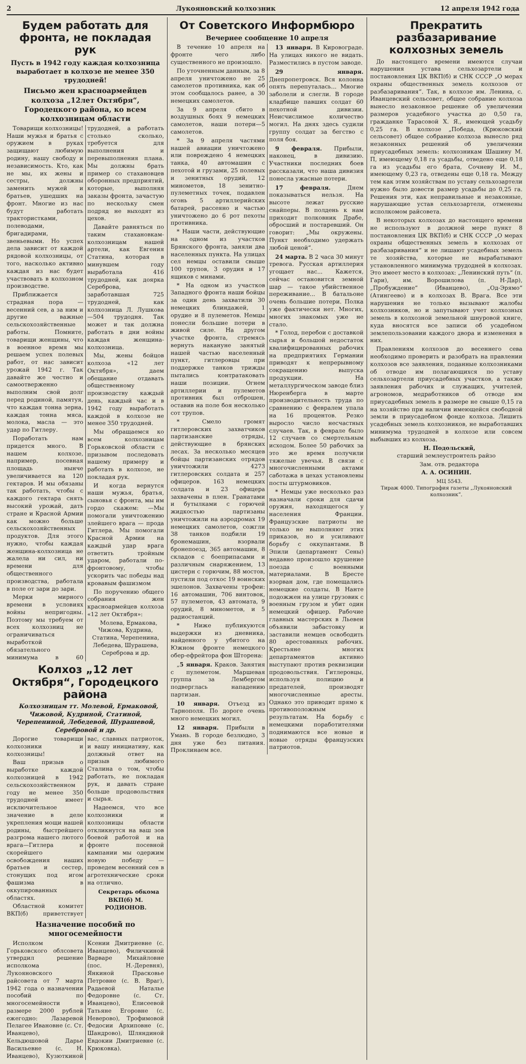2 Лукояновский колхозник 12 апреля 1942 года
Будем работать для фронта, не покладая рук
Пусть в 1942 году каждая колхозница выработает в колхозе не менее 350 трудодней!
Письмо жен красноармейцев колхоза „12лет Октября“, Городецкого района, ко всем колхозницам области
Товарищи колхозницы! Наши мужья и братья с оружием в руках защищают любимую родину, нашу свободу и независимость. Кто, как не мы, их жены и сестры, должны заменить мужей и братьев, ушедших на фронт. Многие из нас будут работать трактористками, полеводами, бригадирами, звеньевыми. Но успех дела зависит от каждой рядовой колхозницы, от того, насколько активно каждая из нас будет участвовать в колхозном производстве.
Приближается страдная пора — весенний сев, а за ним и другие важные сельскохозяйственные работы. Помните, товарищи женщины, что в военное время мы решаем успех полевых работ, от нас зависит урожай 1942 г. Так давайте же честно и самоотверженно выполним свой долг перед родиной, памятуя, что каждая тонна зерна, каждая тонна мяса, молока, масла — это удар по Гитлеру.
Поработать нам придется много. В нашем колхозе, например, посевная площадь нынче увеличивается на 120 гектаров. И мы обязаны так работать, чтобы с каждого гектара снять высокий урожай, дать стране и Красной Армии как можно больше сельскохозяйственных продуктов. Для этого нужно, чтобы каждая женщина-колхозница не жалела ни сил, ни времени для общественного производства, работала в поле от зари до зари.
Мерки мирного времени в условиях войны непригодны. Поэтому мы требуем от всех колхозниц не ограничиваться выработкой обязательного минимума в 60 трудодней, а работать столько сколько, требуется для выполнения и перевыполнения плана. Мы должны брать пример со стахановцев оборонных предприятий, которые, выполняя заказы фронта, зачастую по нескольку смен подряд не выходят из цехов.
Давайте равняться по таким стахановкам-колхозницам нашей артели, как Евгения Статина, которая в минувшем году выработала 416 трудодней, как доярка Сереброва, заработавшая 725 трудодней, как колхозница Л. Лушкова—504 трудодня. Так может и так должна работать в дни войны каждая женщина-колхозница.
Мы, жены бойцов колхоза «12 лет Октября», даем обещание отдавать общественному производству каждый день, каждый час и в 1942 году выработать каждой в колхозе не менее 350 трудодней.
Мы обращаемся ко всем колхозницам Горьковской области с призывом последовать нашему примеру и работать в колхозе, не покладая рук.
И когда вернутся наши мужья, братья, сыновья с фронта, мы им гордо скажем: —Мы помогали уничтожению злейшего врага — прода Гитлера. Мы помогали Красной Армии на каждый удар врага ответить тройным ударом, работали по-фронтовому, чтобы ускорить час победы над кровавым фашизмом
По поручению общего собрания жен красноармейцев колхоза «12 лет Октября»:
Молева, Ермакова, Чижова, Кудрина, Статина, Черепенина, Лебедева, Шурашева, Сереброва и др.
Колхоз „12 лет Октября“, Городецкого района
Колхозницам тт. Молевой, Ермаковой, Чижовой, Кудриной, Статиной, Черепениной, Лебедевой, Шурашевой, Серебровой и др.
Дорогие товарищи колхозники и колхозницы!
Ваш призыв о выработке каждой колхозницей в 1942 сельскохозяйственном году не менее 350 трудодней имеет исключительное значение в деле укрепления мощи нашей родины, быстрейшего разгрома нашего лютого врага—Гитлера и скорейшего освобождения наших братьев и сестер, стонущих под игом фашизма в оккупированных областях.
Областной комитет ВКП(б) приветствует вас, славных патриоток, и вашу инициативу, как должный ответ на призыв любимого Сталина о том, чтобы работать, не покладая рук, и давать стране больше продовольствия и сырья.
Надеемся, что все колхозники и колхозницы области откликнутся на ваш зов боевой работой и на фронте посевной кампании мы одержим новую победу — проведем весенний сев в агротехнические сроки на отлично.
Секретарь обкома ВКП(б) М. РОДИОНОВ.
Назначение пособий по многосемейности
Исполком Горьковского облсовета утвердил решение исполкома Лукояновского райсовета от 7 марта 1942 года о назначении пособий по многосемейности в размере 2000 рублей ежегодно: Лазаревой Пелагее Ивановне (с. Ст. Иванцево), Кельдюшовой Дарье Васильевне (с. Н. Иванцево), Кузюткиной Ксении Дмитриевне (с. Иванцево), Филичкиной Варваре Михайловне (пос. Н.-Деревня), Янкиной Прасковье Петровне (с. В. Враг), Радаевой Наталье Федоровне (с. Ст. Иванцево), Елисеевой Татьяне Егоровне (с. Неверово), Трофимовой Федосии Архиповне (с. Шандрово), Шляндиной Евдокии Дмитриевне (с. Крюковка).
От Советского Информбюро
Вечернее сообщение 10 апреля
В течение 10 апреля на фронте чего либо существенного не произошло.
По уточненным данным, за 8 апреля уничтожено не 25 самолетов противника, как об этом сообщалось ранее, а 30 немецких самолетов.
За 9 апреля сбито в воздушных боях 9 немецких самолетов, наши потери—5 самолетов.
* За 9 апреля частями нашей авиации уничтожено или повреждено 4 немецких танка, 40 автомашин с пехотой и грузами, 25 полевых и зенитных орудий, 12 минометов, 18 зенитно-пулеметных точек, подавлен огонь 5 артиллерийских батарей, рассеяно и частью уничтожено до 6 рот пехоты противника.
* Наши части, действующие на одном из участков Брянского фронта, заняли два населенных пункта. На улицах сел немцы оставили свыше 100 трупов, 3 орудия и 17 ящиков с минами.
* На одном из участков Западного фронта наши бойцы за один день захватили 30 немецких блиндажей, 1 орудие и 8 пулеметов. Немцы понесли большие потери в живой силе. На другом участке фронта, стремясь вернуть накануне занятый нашей частью населенный пункт, гитлеровцы при поддержке танков трижды пытались контратаковать наши позиции. Огнем артиллерии и пулеметов противник был отброшен, оставив на поле боя несколько сот трупов.
* Смело громят гитлеровских захватчиков партизанские отряды, действующие в брянских лесах. За несколько месяцев бойцы партизанских отрядов уничтожили 4273 гитлеровских солдата и 257 офицеров. 163 немецких солдата и 23 офицера захвачены в плен. Гранатами и бутылками с горючей жидкостью партизаны уничтожили на аэродромах 19 немецких самолетов, сожгли 38 танков подбили 19 бронемашин, взорвали бронепоезд, 365 автомашин, 8 складов с боеприпасами и различным снаряжением, 13 цистерн с горючим, 88 мостов, пустили под откос 19 воинских эшелонов. Захвачены трофеи: 16 автомашин, 706 винтовок, 57 пулеметов, 43 автомата, 9 орудий, 8 минометов, и 5 радиостанций.
* Ниже публикуются выдержки из дневника, найденного у убитого на Южном фронте немецкого обер-ефрейтора фон Шторена:
„5 января. Краков. Занятия с пулеметом. Маршевая группа за Лембергом подверглась нападению партизан.
10 января. Отъезд из Тарнополя. По дороге очень много немецких могил.
12 января. Прибыли в Умань. В городе безлюдно, 3 дня уже без питания. Проклинаем все.
13 января. В Кировограде. На улицах никого не видать. Разместились в пустом заводе.
29 января. Днепропетровск. Вся колонна опять перепуталась... Многие заболели и слегли. В городе кладбище павших солдат 60 пехотной дивизии. Неисчислимое количество могил. На днях здесь судили группу солдат за бегство с поля боя.
9 февраля. Прибыли, наконец, в дивизию. Участники последних боев рассказали, что наша дивизия понесла ужасные потери.
17 февраля. Днем показываться нельзя. На высоте лежат русские снайперы. В полдень к нам приходит полковник Драбе, обросший и постаревший. Он говорит: „Мы окружены. Пункт необходимо удержать любой ценой“.
24 марта. В 2 часа 30 минут тревога. Русская артиллерия угощает нас... Кажется, сейчас остановится земной шар — такое убийственное переживание... В батальоне очень большие потери. Полка уже фактически нет. Многих, многих знакомых уже не стало.
* Голод, перебои с доставкой сырья и большой недостаток квалифицированных рабочих на предприятиях Германии приводят к непрерывному сокращению выпуска продукции. На металлургическом заводе близ Нюренберга в марте производительность труда по сравнению с февралем упала на 16 процентов. Резко выросло число несчастных случаев. Так, в феврале было 12 случаев со смертельным исходом. Более 50 рабочих за это же время получили тяжелые увечья. В связи с многочисленными актами саботажа в цехах установлены посты штурмовиков.
* Немцы уже несколько раз назначали сроки для сдачи оружия, находящегося у населения Франции. Французские патриоты не только не выполняют этих приказов, но и усиливают борьбу с оккупантами. В Эпили (департамент Сены) недавно произошло крушение поезда с военными материалами. В Бресте взорван дом, где помещались немецкие солдаты. В Нанте подожжен на улице грузовик с военным грузом и убит один немецкий офицер. Рабочие главных мастерских в Льевен объявили забастовку и заставили немцев освободить 80 арестованных рабочих. Крестьяне многих департаментов активно выступают против реквизиции продовольствия. Гитлеровцы, используя полицию и предателей, производят многочисленные аресты. Однако это приводит прямо к противоположным результатам. На борьбу с немецкими поработителями поднимаются все новые и новые отряды французских патриотов.
Прекратить разбазаривание колхозных земель
До настоящего времени имеются случаи нарушения устава сельхозартели и постановления ЦК ВКП(б) и СНК СССР „О мерах охраны общественных земель колхозов от разбазаривания“. Так, в колхозе им. Ленина, с. Иванцевский сельсовет, общее собрание колхоза вынесло незаконное решение об увеличении размеров усадебного участка до 0,50 га, гражданке Тарасовой Х. Я., имеющей усадьбу 0,25 га. В колхозе „Победа, (Крюковский сельсовет) общее собрание колхоза вынесло ряд незаконных решений об увеличении приусадебных земель: колхозникам Шашину М. П, имеющему 0,18 га усадьбы, отведено еще 0,18 га из усадьбы его брата, Сочневу И. М., имеющему 0,23 га, отведены еще 0,18 га. Между тем как этим хозяйствам по уставу сельхозартели нужно было довести размер усадьбы до 0,25 га. Решения эти, как неправильные и незаконные, нарушающие устав сельхозартели, отменены исполкомом райсовета.
В некоторых колхозах до настоящего времени не используют в должной мере пункт 8 постановления ЦК ВКП(б) и СНК СССР „О мерах охраны общественных земель в колхозах от разбазаривания“ и не лишают усадебных земель те хозяйства, которые не вырабатывают установленного минимума трудодней в колхозах. Это имеет место в колхозах: „Ленинский путь“ (п. Гари), им. Ворошилова (п. Н-Дар), „Пробуждение“ (Иванцево), „Од-Эрямо“ (Атингеево) и в колхозах В. Врага. Все эти нарушения не только вызывают жалобы колхозников, но и запутывают учет колхозных земель в колхозной земельной шнуровой книге, куда вносятся все записи об усадебном землепользовании каждого двора и изменения в них.
Правлениям колхозов до весеннего сева необходимо проверить и разобрать на правлении колхозов все заявления, поданные колхозниками об отводе им полагающихся по уставу сельхозартели приусадебных участков, а также заявления рабочих и служащих, учителей, агрономов, медработников об отводе им приусадебных земель в размере не свыше 0,15 га на хозяйство при наличии имеющейся свободной земли в приусадебном фонде колхоза. Лишить усадебных земель колхозников, не выработавших минимума трудодней в колхозе или совсем выбывших из колхоза.
Н. Подольский,
старший землеустроитель райзо
Зам. отв. редактора
А. А. ОСИНИН.
МЦ 5543.
Тираж 4000. Типография газеты „Лукояновский колхозник“.